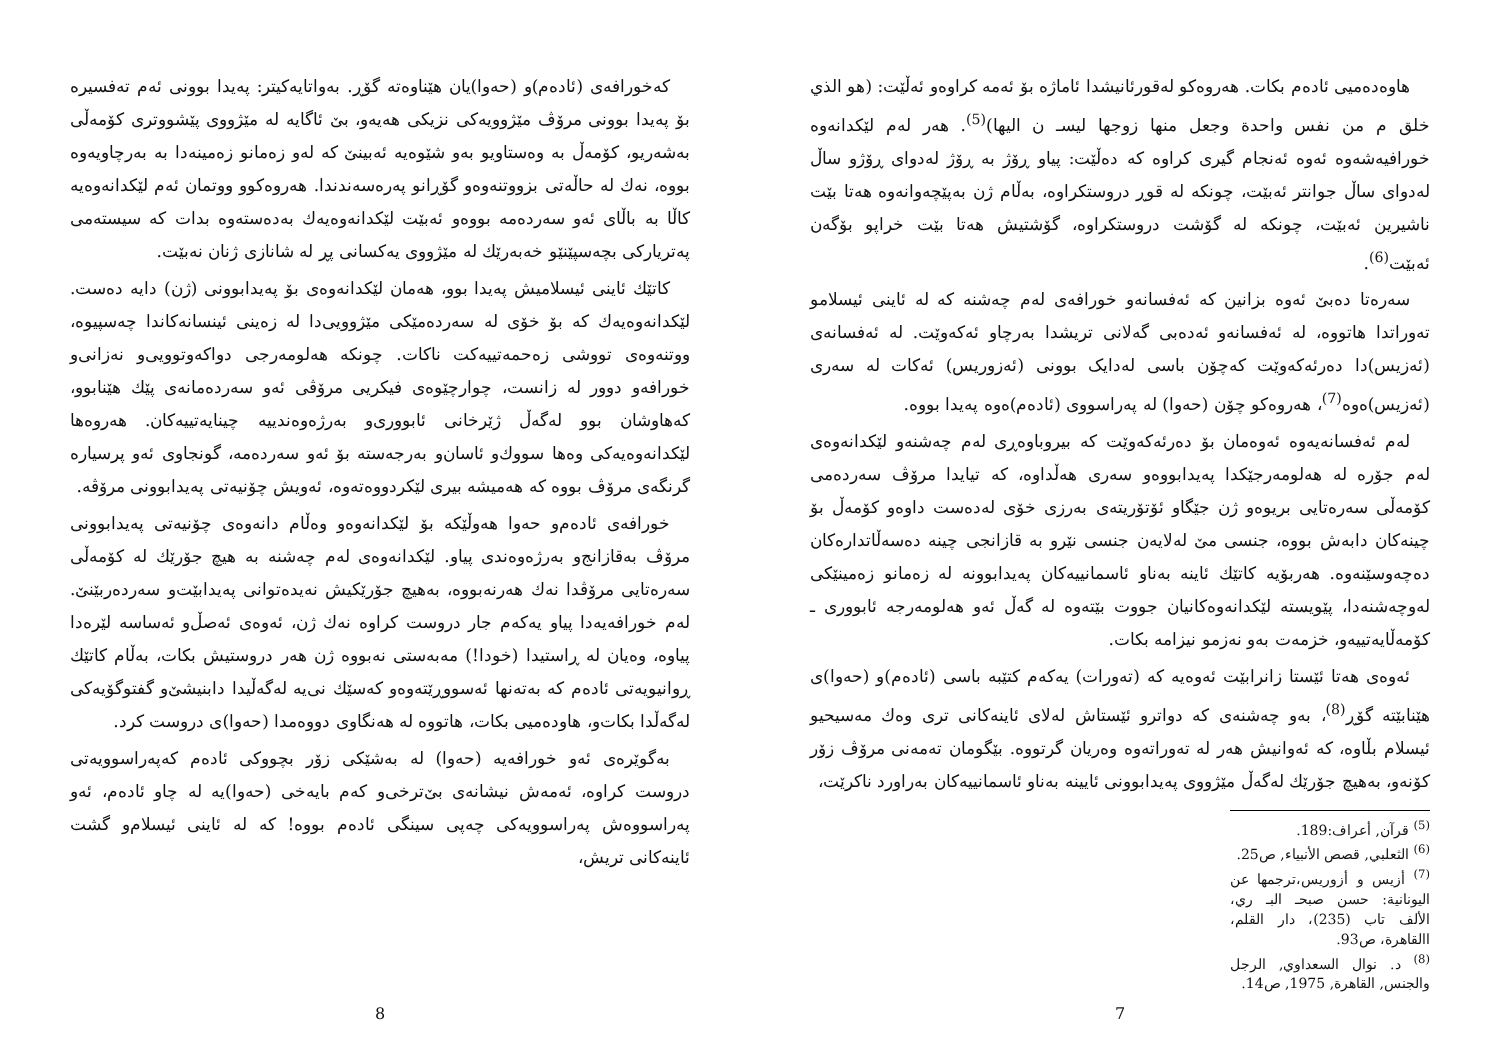هاوەدەمیی ئادەم بکات. هەروەکو لەقورئانیشدا ئاماژە بۆ ئەمە کراوەو ئەڵێت: (هو الذي خلق م من نفس واحدة وجعل منها زوجها ليسـ ن اليها)<sup>(5)</sup>. هەر لەم لێکدانەوە خورافیەشەوە ئەوە ئەنجام گیری کراوە کە دەڵێت: پیاو ڕۆژ بە ڕۆژ لەدوای ڕۆژو ساڵ لەدوای ساڵ جوانتر ئەبێت، چونکە لە قوڕ دروستکراوە، بەڵام ژن بەپێچەوانەوە هەتا بێت ناشیرین ئەبێت، چونکە لە گۆشت دروستکراوە، گۆشتیش هەتا بێت خراپو بۆگەن ئەبێت<sup>(6)</sup>.
سەرەتا دەبێ ئەوە بزانین کە ئەفسانەو خورافەی لەم چەشنە کە لە ئاینی ئیسلامو تەوراتدا هاتووە، لە ئەفسانەو ئەدەبی گەلانی تریشدا بەرچاو ئەکەوێت. لە ئەفسانەی (ئەزیس)دا دەرئەکەوێت کەچۆن باسی لەدایک بوونی (ئەزوریس) ئەکات لە سەری (ئەزیس)ەوە<sup>(7)</sup>، هەروەکو چۆن (حەوا) لە پەراسووی (ئادەم)ەوە پەیدا بووە.
لەم ئەفسانەیەوە ئەوەمان بۆ دەرئەکەوێت کە بیروباوەڕی لەم چەشنەو لێکدانەوەی لەم جۆرە لە هەلومەرجێکدا پەیدابووەو سەری هەڵداوە، کە تیایدا مرۆڤ سەردەمی کۆمەڵی سەرەتایی بریوەو ژن جێگاو ئۆتۆریتەی بەرزی خۆی لەدەست داوەو کۆمەڵ بۆ چینەکان دابەش بووە، جنسی مێ لەلایەن جنسی نێرو بە قازانجی چینە دەسەڵاتدارەکان دەچەوسێنەوە. هەربۆیە کاتێك ئاینە بەناو ئاسمانییەکان پەیدابوونە لە زەمانو زەمینێکی لەوچەشنەدا، پێویستە لێکدانەوەکانیان جووت بێتەوە لە گەڵ ئەو هەلومەرجە ئابووری ـ کۆمەڵایەتییەو، خزمەت بەو نەزمو نیزامە بکات.
ئەوەی هەتا ئێستا زانرابێت ئەوەیە کە (تەورات) یەکەم کتێبە باسی (ئادەم)و (حەوا)ی هێنابێتە گۆڕ<sup>(8)</sup>، بەو چەشنەی کە دواترو ئێستاش لەلای ئاینەکانی تری وەك مەسیحیو ئیسلام بڵاوە، کە ئەوانیش هەر لە تەوراتەوە وەریان گرتووە. بێگومان تەمەنی مرۆڤ زۆر کۆنەو، بەهیچ جۆرێك لەگەڵ مێژووی پەیدابوونی ئایینە بەناو ئاسمانییەکان بەراورد ناکرێت،
<sup>(5)</sup> قرآن, أعراف:189.
<sup>(6)</sup> الثعلبي, قصص الأنبياء, ص25.
<sup>(7)</sup> أزيس و أزوريس،ترجمها عن اليونانية: حسن صبحـ البـ ري، الألف تاب (235)، دار القلم، االقاهرة، ص93.
<sup>(8)</sup> د. نوال السعداوي, الرجل والجنس, القاهرة, 1975, ص14.
7
کەخورافەی (ئادەم)و (حەوا)یان هێناوەتە گۆڕ. بەواتایەکیتر: پەیدا بوونی ئەم تەفسیرە بۆ پەیدا بوونی مرۆڤ مێژوویەکی نزیکی هەیەو، بێ ئاگایە لە مێژووی پێشووتری کۆمەڵی بەشەریو، کۆمەڵ بە وەستاویو بەو شێوەیە ئەبینێ کە لەو زەمانو زەمینەدا بە بەرچاویەوە بووە، نەك لە حاڵەتی بزووتنەوەو گۆڕانو پەرەسەندندا. هەروەکوو ووتمان ئەم لێکدانەوەیە کاڵا بە باڵای ئەو سەردەمە بووەو ئەبێت لێکدانەوەیەك بەدەستەوە بدات کە سیستەمی پەتریارکی بچەسپێنێو خەبەرێك لە مێژووی یەکسانی پڕ لە شانازی ژنان نەبێت.
کاتێك ئاینی ئیسلامیش پەیدا بوو، هەمان لێکدانەوەی بۆ پەیدابوونی (ژن) دایە دەست. لێکدانەوەیەك کە بۆ خۆی لە سەردەمێکی مێژوویی‌دا لە زەینی ئینسانەکاندا چەسپیوە، ووتنەوەی تووشی زەحمەتییەکت ناکات. چونکە هەلومەرجی دواکەوتوویی‌و نەزانی‌و خورافەو دوور لە زانست، چوارچێوەی فیکریی مرۆڤی ئەو سەردەمانەی پێك هێنابوو، کەهاوشان بوو لەگەڵ ژێرخانی ئابووری‌و بەرژەوەندییە چینایەتییەکان. هەروەها لێکدانەوەیەکی وەها سووك‌و ئاسان‌و بەرجەستە بۆ ئەو سەردەمە، گونجاوی ئەو پرسیارە گرنگەی مرۆڤ بووە کە هەمیشە بیری لێکردووەتەوە، ئەویش چۆنیەتی پەیدابوونی مرۆڤە.
خورافەی ئادەم‌و حەوا هەوڵێکە بۆ لێکدانەوەو وەڵام دانەوەی چۆنیەتی پەیدابوونی مرۆڤ بەقازانج‌و بەرژەوەندی پیاو. لێکدانەوەی لەم چەشنە بە هیچ جۆرێك لە کۆمەڵی سەرەتایی مرۆڤدا نەك هەرنەبووە، بەهیچ جۆرێکیش نەیدەتوانی پەیدابێت‌و سەردەربێنێ. لەم خورافەیەدا پیاو یەکەم جار دروست کراوە نەك ژن، ئەوەی ئەصڵ‌و ئەساسە لێرەدا پیاوە، وەیان لە ڕاستیدا (خودا!) مەبەستی نەبووە ژن هەر دروستیش بکات، بەڵام کاتێك ڕوانیویەتی ئادەم کە بەتەنها ئەسووڕێتەوەو کەسێك نی‌یە لەگەڵیدا دابنیشێ‌و گفتوگۆیەکی لەگەڵدا بکات‌و، هاودەمیی بکات، هاتووە لە هەنگاوی دووەمدا (حەوا)ی دروست کرد.
بەگوێرەی ئەو خورافەیە (حەوا) لە بەشێکی زۆر بچووکی ئادەم کەپەراسوویەتی دروست کراوە، ئەمەش نیشانەی بێ‌ترخی‌و کەم بایەخی (حەوا)یە لە چاو ئادەم، ئەو پەراسووەش پەراسوویەکی چەپی سینگی ئادەم بووە! کە لە ئاینی ئیسلام‌و گشت ئاینەکانی تریش،
8